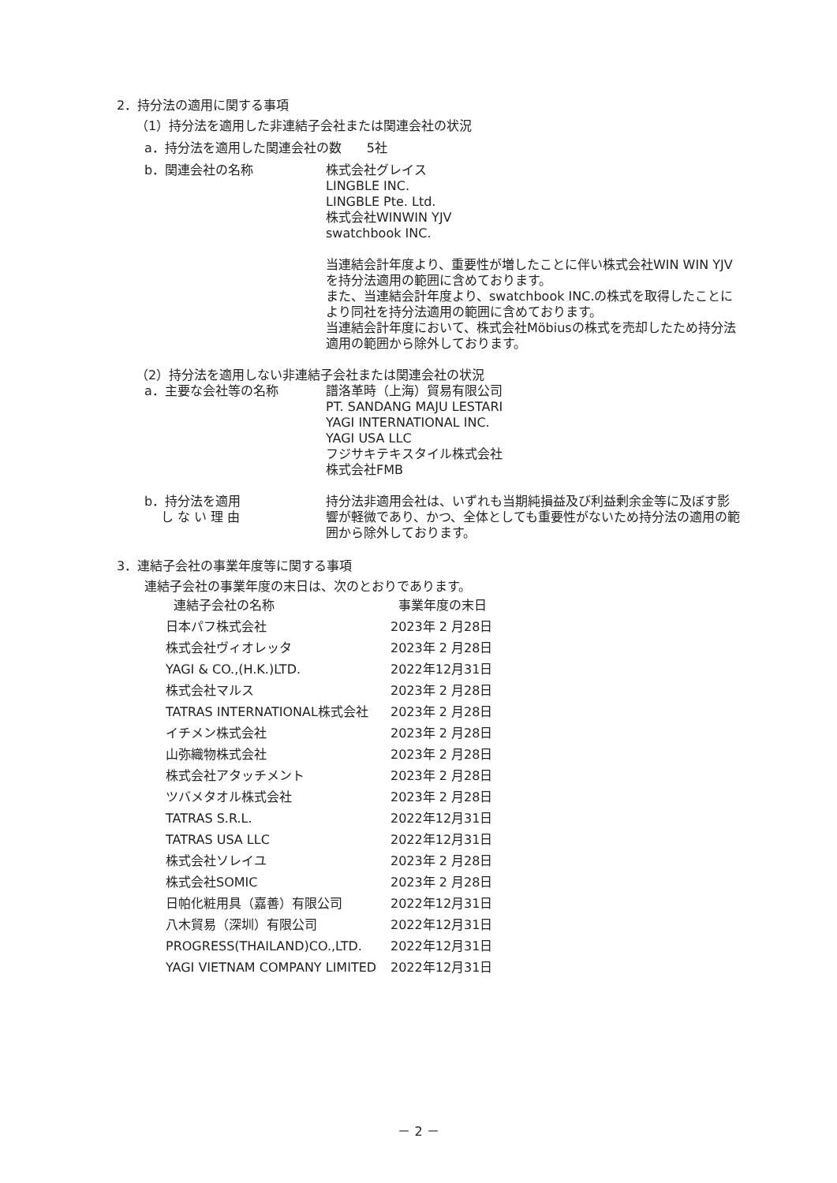2．持分法の適用に関する事項
（1）持分法を適用した非連結子会社または関連会社の状況
a．持分法を適用した関連会社の数　　5社
b．関連会社の名称 株式会社グレイス
LINGBLE INC.
LINGBLE Pte. Ltd.
株式会社WINWIN YJV
swatchbook INC.
当連結会計年度より、重要性が増したことに伴い株式会社WIN WIN YJVを持分法適用の範囲に含めております。
また、当連結会計年度より、swatchbook INC.の株式を取得したことにより同社を持分法適用の範囲に含めております。
当連結会計年度において、株式会社Möbiusの株式を売却したため持分法適用の範囲から除外しております。
（2）持分法を適用しない非連結子会社または関連会社の状況
a．主要な会社等の名称 譜洛革時（上海）貿易有限公司
PT. SANDANG MAJU LESTARI
YAGI INTERNATIONAL INC.
YAGI USA LLC
フジサキテキスタイル株式会社
株式会社FMB
b．持分法を適用
　 し な い 理 由
持分法非適用会社は、いずれも当期純損益及び利益剰余金等に及ぼす影響が軽微であり、かつ、全体としても重要性がないため持分法の適用の範囲から除外しております。
3．連結子会社の事業年度等に関する事項
連結子会社の事業年度の末日は、次のとおりであります。
| 連結子会社の名称 | 事業年度の末日 |
| --- | --- |
| 日本パフ株式会社 | 2023年 2 月28日 |
| 株式会社ヴィオレッタ | 2023年 2 月28日 |
| YAGI & CO.,(H.K.)LTD. | 2022年12月31日 |
| 株式会社マルス | 2023年 2 月28日 |
| TATRAS INTERNATIONAL株式会社 | 2023年 2 月28日 |
| イチメン株式会社 | 2023年 2 月28日 |
| 山弥織物株式会社 | 2023年 2 月28日 |
| 株式会社アタッチメント | 2023年 2 月28日 |
| ツバメタオル株式会社 | 2023年 2 月28日 |
| TATRAS S.R.L. | 2022年12月31日 |
| TATRAS USA LLC | 2022年12月31日 |
| 株式会社ソレイユ | 2023年 2 月28日 |
| 株式会社SOMIC | 2023年 2 月28日 |
| 日帕化粧用具（嘉善）有限公司 | 2022年12月31日 |
| 八木貿易（深圳）有限公司 | 2022年12月31日 |
| PROGRESS(THAILAND)CO.,LTD. | 2022年12月31日 |
| YAGI VIETNAM COMPANY LIMITED | 2022年12月31日 |
－ 2 －